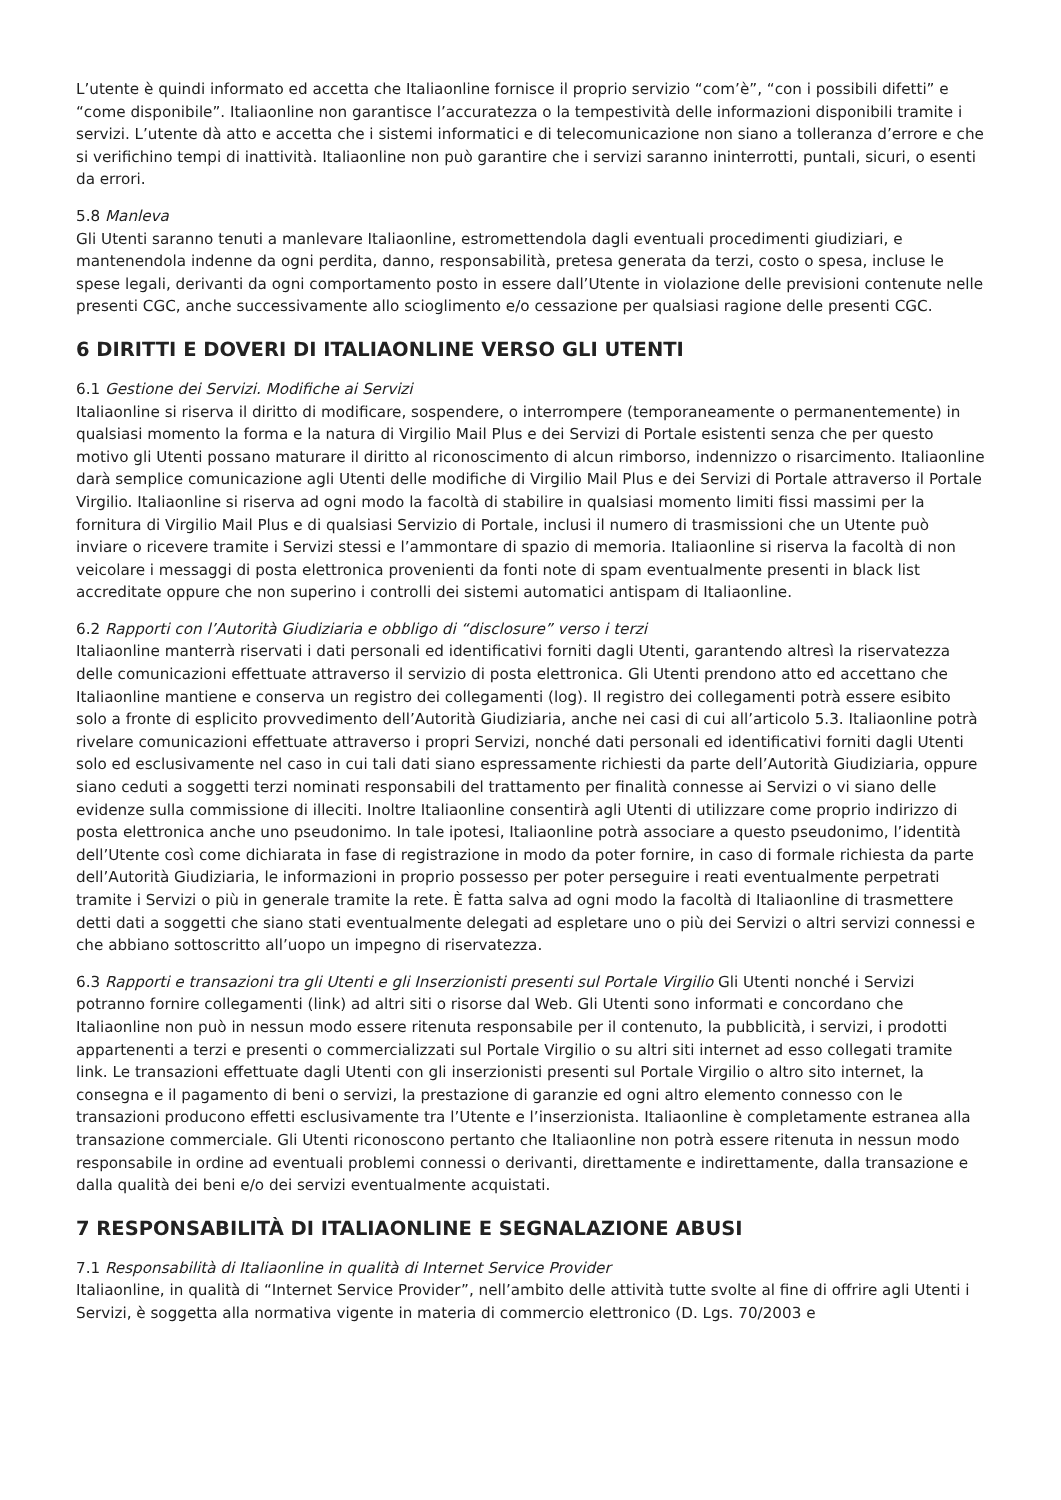L’utente è quindi informato ed accetta che Italiaonline fornisce il proprio servizio “com’è”, “con i possibili difetti” e “come disponibile”. Italiaonline non garantisce l’accuratezza o la tempestività delle informazioni disponibili tramite i servizi. L’utente dà atto e accetta che i sistemi informatici e di telecomunicazione non siano a tolleranza d’errore e che si verifichino tempi di inattività. Italiaonline non può garantire che i servizi saranno ininterrotti, puntali, sicuri, o esenti da errori.
5.8 Manleva
Gli Utenti saranno tenuti a manlevare Italiaonline, estromettendola dagli eventuali procedimenti giudiziari, e mantenendola indenne da ogni perdita, danno, responsabilità, pretesa generata da terzi, costo o spesa, incluse le spese legali, derivanti da ogni comportamento posto in essere dall’Utente in violazione delle previsioni contenute nelle presenti CGC, anche successivamente allo scioglimento e/o cessazione per qualsiasi ragione delle presenti CGC.
6 DIRITTI E DOVERI DI ITALIAONLINE VERSO GLI UTENTI
6.1 Gestione dei Servizi. Modifiche ai Servizi
Italiaonline si riserva il diritto di modificare, sospendere, o interrompere (temporaneamente o permanentemente) in qualsiasi momento la forma e la natura di Virgilio Mail Plus e dei Servizi di Portale esistenti senza che per questo motivo gli Utenti possano maturare il diritto al riconoscimento di alcun rimborso, indennizzo o risarcimento. Italiaonline darà semplice comunicazione agli Utenti delle modifiche di Virgilio Mail Plus e dei Servizi di Portale attraverso il Portale Virgilio. Italiaonline si riserva ad ogni modo la facoltà di stabilire in qualsiasi momento limiti fissi massimi per la fornitura di Virgilio Mail Plus e di qualsiasi Servizio di Portale, inclusi il numero di trasmissioni che un Utente può inviare o ricevere tramite i Servizi stessi e l’ammontare di spazio di memoria. Italiaonline si riserva la facoltà di non veicolare i messaggi di posta elettronica provenienti da fonti note di spam eventualmente presenti in black list accreditate oppure che non superino i controlli dei sistemi automatici antispam di Italiaonline.
6.2 Rapporti con l’Autorità Giudiziaria e obbligo di “disclosure” verso i terzi
Italiaonline manterrà riservati i dati personali ed identificativi forniti dagli Utenti, garantendo altresì la riservatezza delle comunicazioni effettuate attraverso il servizio di posta elettronica. Gli Utenti prendono atto ed accettano che Italiaonline mantiene e conserva un registro dei collegamenti (log). Il registro dei collegamenti potrà essere esibito solo a fronte di esplicito provvedimento dell’Autorità Giudiziaria, anche nei casi di cui all’articolo 5.3. Italiaonline potrà rivelare comunicazioni effettuate attraverso i propri Servizi, nonché dati personali ed identificativi forniti dagli Utenti solo ed esclusivamente nel caso in cui tali dati siano espressamente richiesti da parte dell’Autorità Giudiziaria, oppure siano ceduti a soggetti terzi nominati responsabili del trattamento per finalità connesse ai Servizi o vi siano delle evidenze sulla commissione di illeciti. Inoltre Italiaonline consentirà agli Utenti di utilizzare come proprio indirizzo di posta elettronica anche uno pseudonimo. In tale ipotesi, Italiaonline potrà associare a questo pseudonimo, l’identità dell’Utente così come dichiarata in fase di registrazione in modo da poter fornire, in caso di formale richiesta da parte dell’Autorità Giudiziaria, le informazioni in proprio possesso per poter perseguire i reati eventualmente perpetrati tramite i Servizi o più in generale tramite la rete. È fatta salva ad ogni modo la facoltà di Italiaonline di trasmettere detti dati a soggetti che siano stati eventualmente delegati ad espletare uno o più dei Servizi o altri servizi connessi e che abbiano sottoscritto all’uopo un impegno di riservatezza.
6.3 Rapporti e transazioni tra gli Utenti e gli Inserzionisti presenti sul Portale Virgilio Gli Utenti nonché i Servizi potranno fornire collegamenti (link) ad altri siti o risorse dal Web. Gli Utenti sono informati e concordano che Italiaonline non può in nessun modo essere ritenuta responsabile per il contenuto, la pubblicità, i servizi, i prodotti appartenenti a terzi e presenti o commercializzati sul Portale Virgilio o su altri siti internet ad esso collegati tramite link. Le transazioni effettuate dagli Utenti con gli inserzionisti presenti sul Portale Virgilio o altro sito internet, la consegna e il pagamento di beni o servizi, la prestazione di garanzie ed ogni altro elemento connesso con le transazioni producono effetti esclusivamente tra l’Utente e l’inserzionista. Italiaonline è completamente estranea alla transazione commerciale. Gli Utenti riconoscono pertanto che Italiaonline non potrà essere ritenuta in nessun modo responsabile in ordine ad eventuali problemi connessi o derivanti, direttamente e indirettamente, dalla transazione e dalla qualità dei beni e/o dei servizi eventualmente acquistati.
7 RESPONSABILITÀ DI ITALIAONLINE E SEGNALAZIONE ABUSI
7.1 Responsabilità di Italiaonline in qualità di Internet Service Provider
Italiaonline, in qualità di “Internet Service Provider”, nell’ambito delle attività tutte svolte al fine di offrire agli Utenti i Servizi, è soggetta alla normativa vigente in materia di commercio elettronico (D. Lgs. 70/2003 e